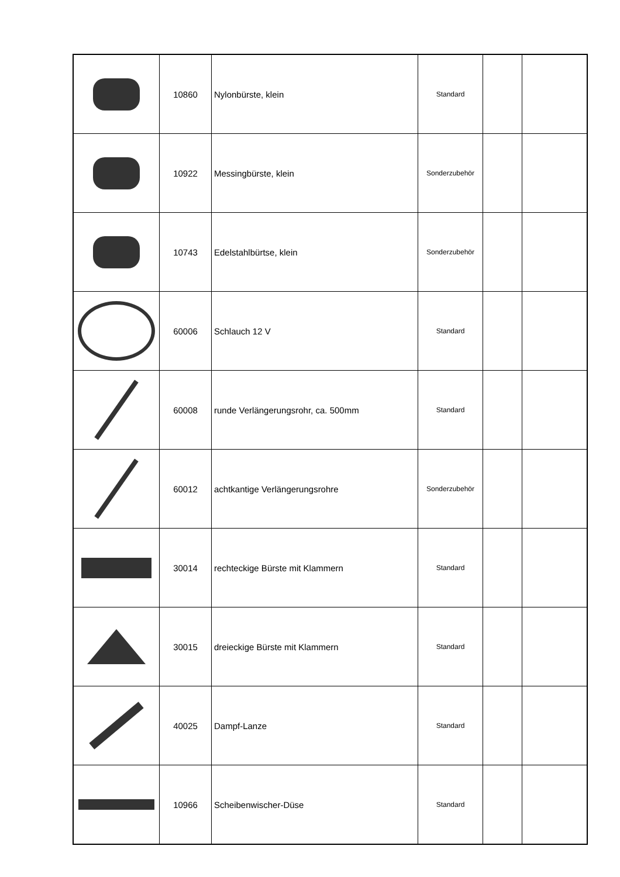| | 10860 | Nylonbürste, klein | Standard | | |
| | 10922 | Messingbürste, klein | Sonderzubehör | | |
| | 10743 | Edelstahlbürtse, klein | Sonderzubehör | | |
| | 60006 | Schlauch 12 V | Standard | | |
| | 60008 | runde Verlängerungsrohr, ca. 500mm | Standard | | |
| | 60012 | achtkantige Verlängerungsrohre | Sonderzubehör | | |
| | 30014 | rechteckige Bürste mit Klammern | Standard | | |
| | 30015 | dreieckige Bürste mit Klammern | Standard | | |
| | 40025 | Dampf-Lanze | Standard | | |
| | 10966 | Scheibenwischer-Düse | Standard | | |